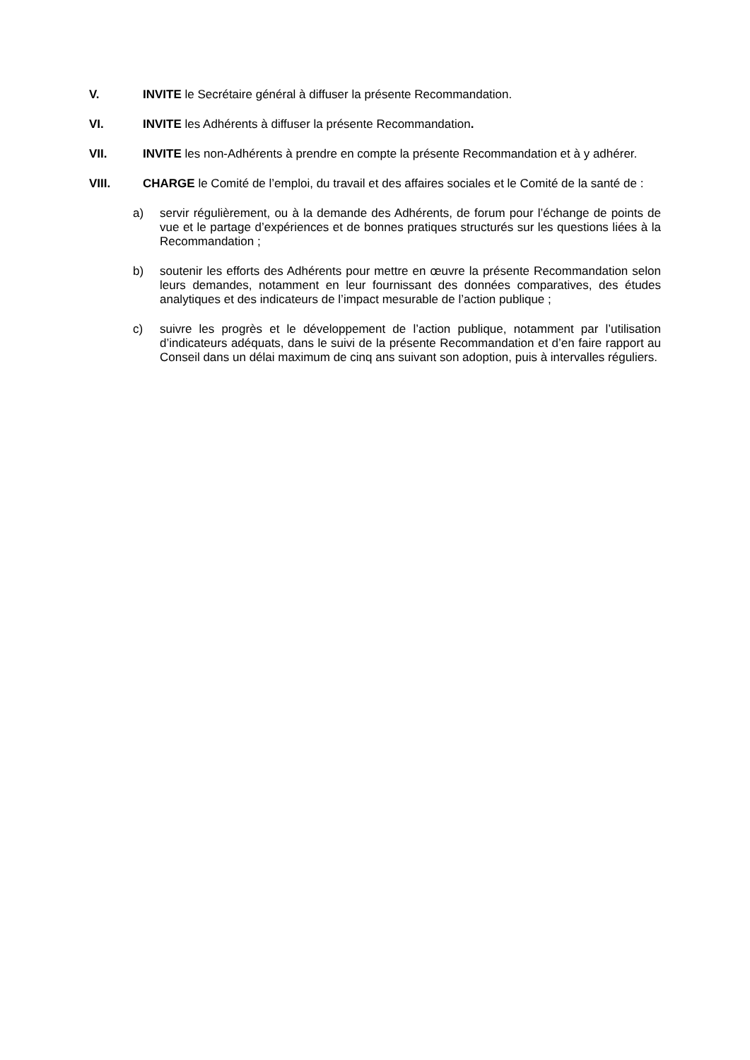V. INVITE le Secrétaire général à diffuser la présente Recommandation.
VI. INVITE les Adhérents à diffuser la présente Recommandation.
VII. INVITE les non-Adhérents à prendre en compte la présente Recommandation et à y adhérer.
VIII. CHARGE le Comité de l’emploi, du travail et des affaires sociales et le Comité de la santé de :
a) servir régulièrement, ou à la demande des Adhérents, de forum pour l’échange de points de vue et le partage d’expériences et de bonnes pratiques structurés sur les questions liées à la Recommandation ;
b) soutenir les efforts des Adhérents pour mettre en œuvre la présente Recommandation selon leurs demandes, notamment en leur fournissant des données comparatives, des études analytiques et des indicateurs de l’impact mesurable de l’action publique ;
c) suivre les progrès et le développement de l’action publique, notamment par l’utilisation d’indicateurs adéquats, dans le suivi de la présente Recommandation et d’en faire rapport au Conseil dans un délai maximum de cinq ans suivant son adoption, puis à intervalles réguliers.